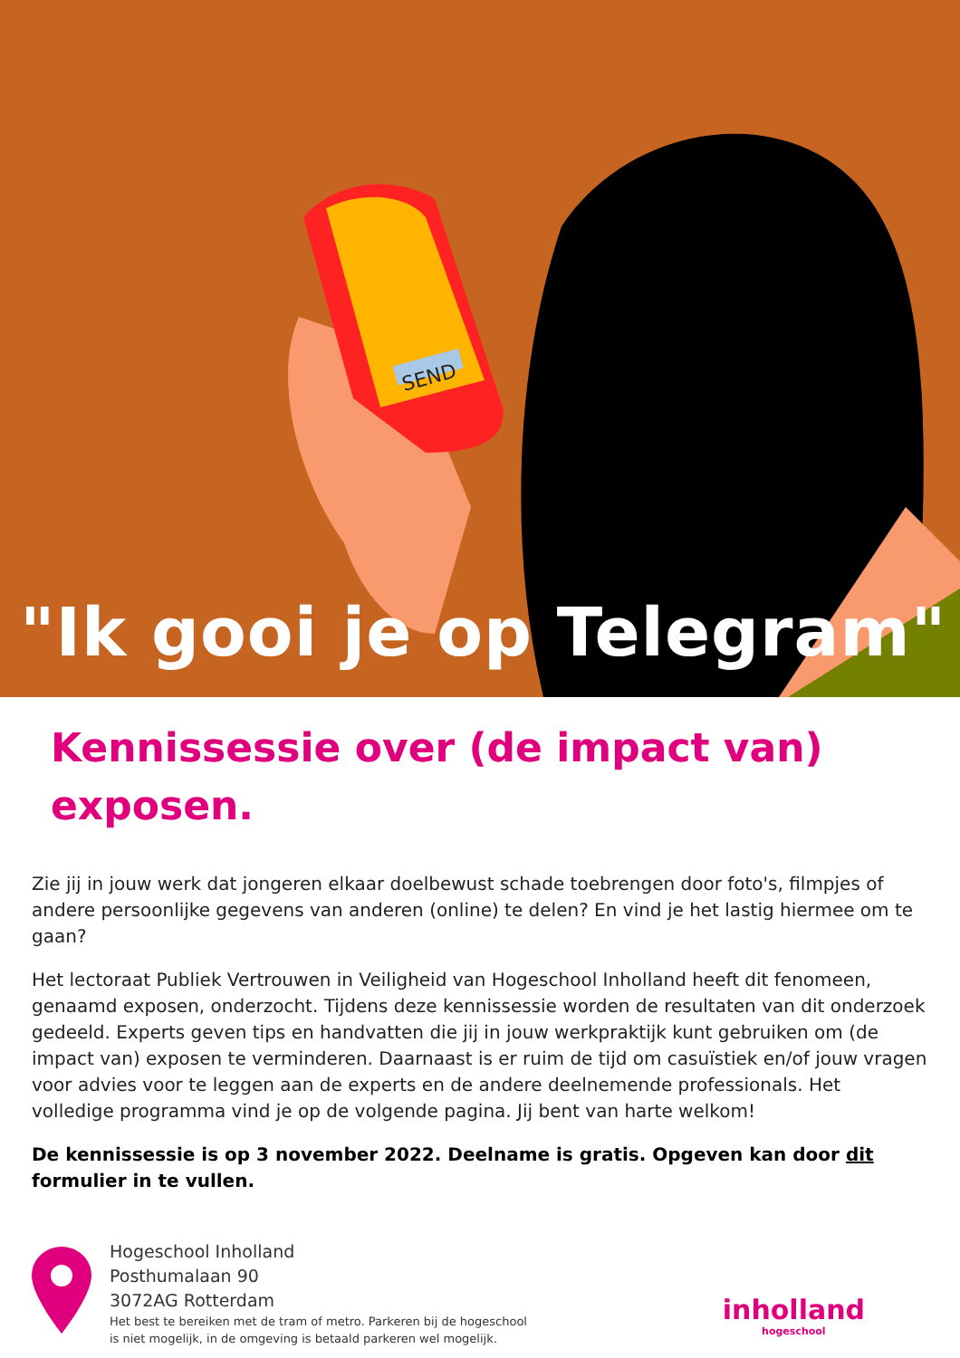SEND
"Ik gooi je op Telegram"
Kennissessie over (de impact van) exposen.
Zie jij in jouw werk dat jongeren elkaar doelbewust schade toebrengen door foto's, filmpjes of andere persoonlijke gegevens van anderen (online) te delen? En vind je het lastig hiermee om te gaan?
Het lectoraat Publiek Vertrouwen in Veiligheid van Hogeschool Inholland heeft dit fenomeen, genaamd exposen, onderzocht. Tijdens deze kennissessie worden de resultaten van dit onderzoek gedeeld. Experts geven tips en handvatten die jij in jouw werkpraktijk kunt gebruiken om (de impact van) exposen te verminderen. Daarnaast is er ruim de tijd om casuïstiek en/of jouw vragen voor advies voor te leggen aan de experts en de andere deelnemende professionals. Het volledige programma vind je op de volgende pagina. Jij bent van harte welkom!
De kennissessie is op 3 november 2022. Deelname is gratis. Opgeven kan door dit formulier in te vullen.
Hogeschool Inholland
Posthumalaan 90
3072AG Rotterdam
Het best te bereiken met de tram of metro. Parkeren bij de hogeschool
is niet mogelijk, in de omgeving is betaald parkeren wel mogelijk.
inholland
hogeschool